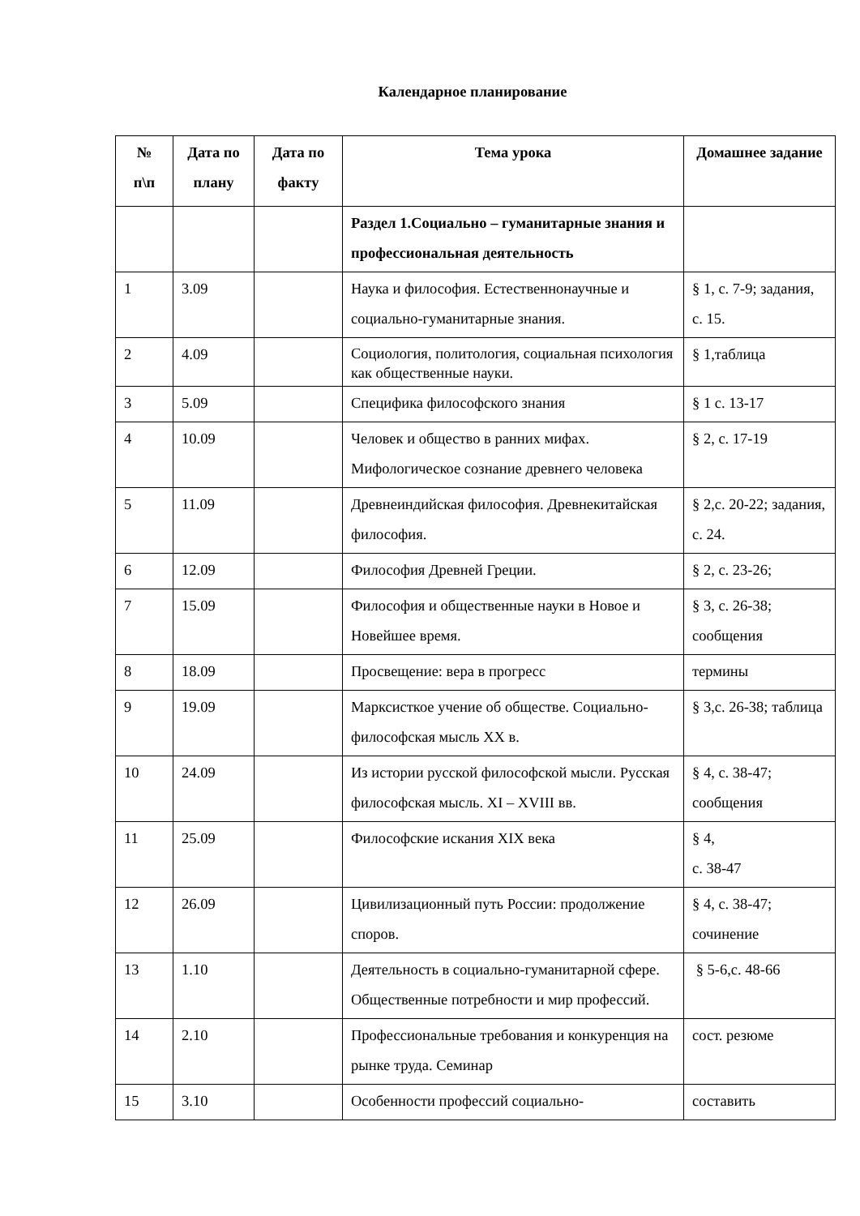Календарное планирование
| № п\п | Дата по плану | Дата по факту | Тема урока | Домашнее задание |
| --- | --- | --- | --- | --- |
| | | | Раздел 1.Социально – гуманитарные знания и профессиональная деятельность | |
| 1 | 3.09 | | Наука и философия. Естественнонаучные и социально-гуманитарные знания. | § 1, с. 7-9; задания, с. 15. |
| 2 | 4.09 | | Социология, политология, социальная психология как общественные науки. | § 1,таблица |
| 3 | 5.09 | | Специфика философского знания | § 1 с. 13-17 |
| 4 | 10.09 | | Человек и общество в ранних мифах. Мифологическое сознание древнего человека | § 2, с. 17-19 |
| 5 | 11.09 | | Древнеиндийская философия. Древнекитайская философия. | § 2,с. 20-22; задания, с. 24. |
| 6 | 12.09 | | Философия Древней Греции. | § 2, с. 23-26; |
| 7 | 15.09 | | Философия и общественные науки в Новое и Новейшее время. | § 3, с. 26-38; сообщения |
| 8 | 18.09 | | Просвещение: вера в прогресс | термины |
| 9 | 19.09 | | Марксисткое учение об обществе. Социально-философская мысль XX в. | § 3,с. 26-38; таблица |
| 10 | 24.09 | | Из истории русской философской мысли. Русская философская мысль. XI – XVIII вв. | § 4, с. 38-47; сообщения |
| 11 | 25.09 | | Философские искания XIX века | § 4, с. 38-47 |
| 12 | 26.09 | | Цивилизационный путь России: продолжение споров. | § 4, с. 38-47; сочинение |
| 13 | 1.10 | | Деятельность в социально-гуманитарной сфере. Общественные потребности и мир профессий. | § 5-6,с. 48-66 |
| 14 | 2.10 | | Профессиональные требования и конкуренция на рынке труда. Семинар | сост. резюме |
| 15 | 3.10 | | Особенности профессий социально- | составить |